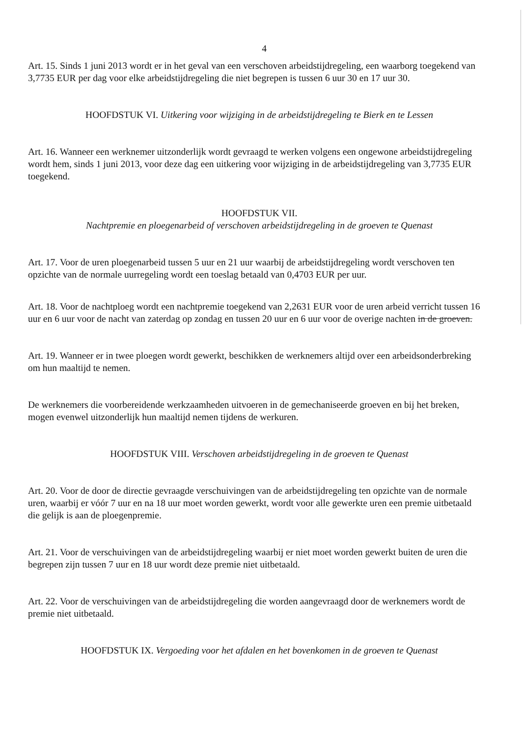4
Art. 15. Sinds 1 juni 2013 wordt er in het geval van een verschoven arbeidstijdregeling, een waarborg toegekend van 3,7735 EUR per dag voor elke arbeidstijdregeling die niet begrepen is tussen 6 uur 30 en 17 uur 30.
HOOFDSTUK VI. Uitkering voor wijziging in de arbeidstijdregeling te Bierk en te Lessen
Art. 16. Wanneer een werknemer uitzonderlijk wordt gevraagd te werken volgens een ongewone arbeidstijdregeling wordt hem, sinds 1 juni 2013, voor deze dag een uitkering voor wijziging in de arbeidstijdregeling van 3,7735 EUR toegekend.
HOOFDSTUK VII.
Nachtpremie en ploegenarbeid of verschoven arbeidstijdregeling in de groeven te Quenast
Art. 17. Voor de uren ploegenarbeid tussen 5 uur en 21 uur waarbij de arbeidstijdregeling wordt verschoven ten opzichte van de normale uurregeling wordt een toeslag betaald van 0,4703 EUR per uur.
Art. 18. Voor de nachtploeg wordt een nachtpremie toegekend van 2,2631 EUR voor de uren arbeid verricht tussen 16 uur en 6 uur voor de nacht van zaterdag op zondag en tussen 20 uur en 6 uur voor de overige nachten in de groeven.
Art. 19. Wanneer er in twee ploegen wordt gewerkt, beschikken de werknemers altijd over een arbeidsonderbreking om hun maaltijd te nemen.
De werknemers die voorbereidende werkzaamheden uitvoeren in de gemechaniseerde groeven en bij het breken, mogen evenwel uitzonderlijk hun maaltijd nemen tijdens de werkuren.
HOOFDSTUK VIII. Verschoven arbeidstijdregeling in de groeven te Quenast
Art. 20. Voor de door de directie gevraagde verschuivingen van de arbeidstijdregeling ten opzichte van de normale uren, waarbij er vóór 7 uur en na 18 uur moet worden gewerkt, wordt voor alle gewerkte uren een premie uitbetaald die gelijk is aan de ploegenpremie.
Art. 21. Voor de verschuivingen van de arbeidstijdregeling waarbij er niet moet worden gewerkt buiten de uren die begrepen zijn tussen 7 uur en 18 uur wordt deze premie niet uitbetaald.
Art. 22. Voor de verschuivingen van de arbeidstijdregeling die worden aangevraagd door de werknemers wordt de premie niet uitbetaald.
HOOFDSTUK IX. Vergoeding voor het afdalen en het bovenkomen in de groeven te Quenast